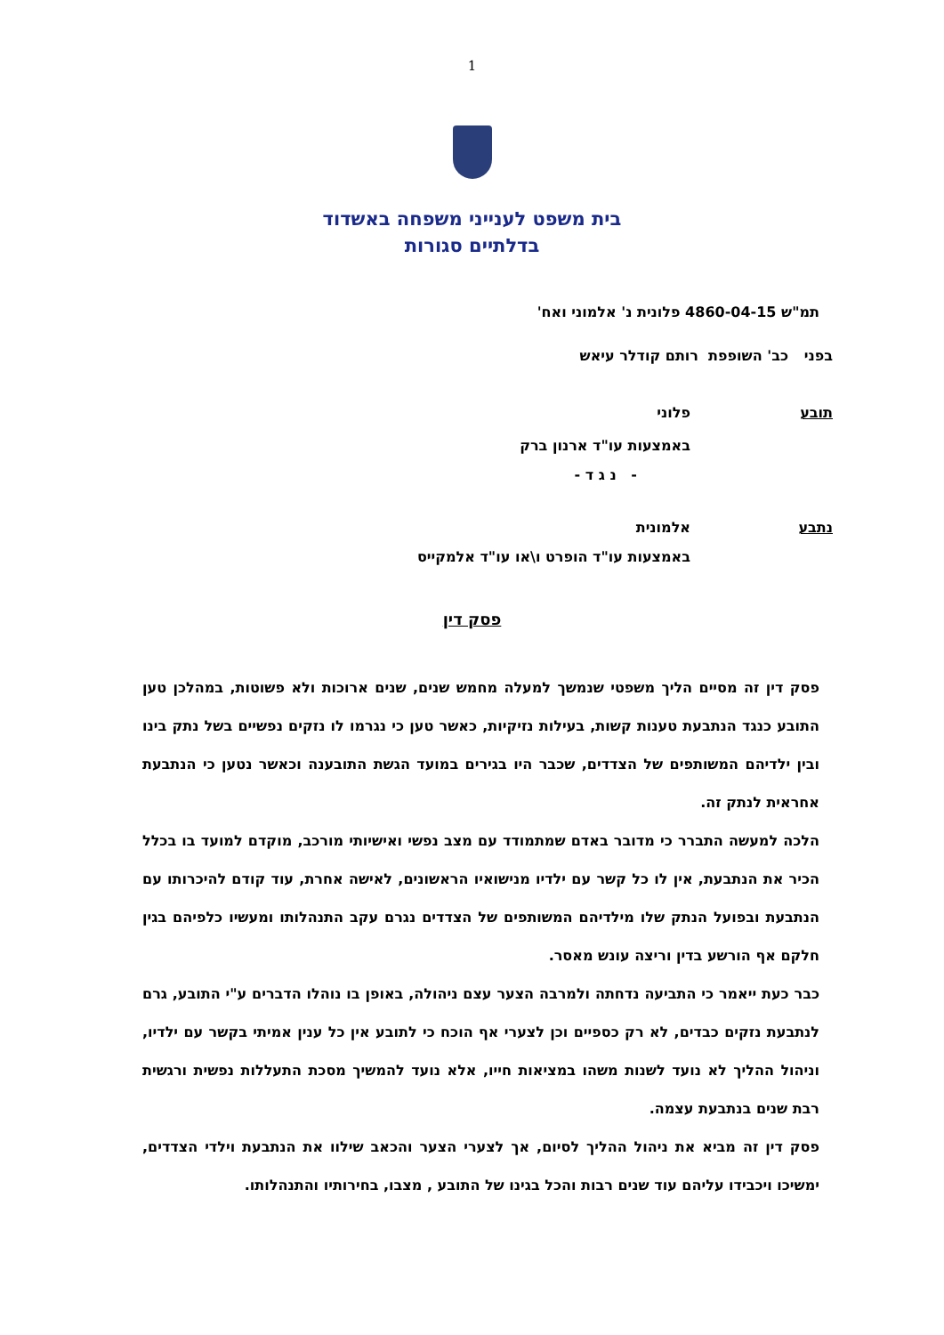1
בית משפט לענייני משפחה באשדוד
בדלתיים סגורות
תמ"ש 4860-04-15 פלונית נ' אלמוני ואח'
בפני כב' השופפת רותם קודלר עיאש
תובע פלוני
באמצעות עו"ד ארנון ברק
- נ ג ד -
נתבע אלמונית
באמצעות עו"ד הופרט ו\או עו"ד אלמקייס
פסק דין
פסק דין זה מסיים הליך משפטי שנמשך למעלה מחמש שנים, שנים ארוכות ולא פשוטות, במהלכן טען התובע כנגד הנתבעת טענות קשות, בעילות נזיקיות, כאשר טען כי נגרמו לו נזקים נפשיים בשל נתק בינו ובין ילדיהם המשותפים של הצדדים, שכבר היו בגירים במועד הגשת התובענה וכאשר נטען כי הנתבעת אחראית לנתק זה.
הלכה למעשה התברר כי מדובר באדם שמתמודד עם מצב נפשי ואישיותי מורכב, מוקדם למועד בו בכלל הכיר את הנתבעת, אין לו כל קשר עם ילדיו מנישואיו הראשונים, לאישה אחרת, עוד קודם להיכרותו עם הנתבעת ובפועל הנתק שלו מילדיהם המשותפים של הצדדים נגרם עקב התנהלותו ומעשיו כלפיהם בגין חלקם אף הורשע בדין וריצה עונש מאסר.
כבר כעת ייאמר כי התביעה נדחתה ולמרבה הצער עצם ניהולה, באופן בו נוהלו הדברים ע"י התובע, גרם לנתבעת נזקים כבדים, לא רק כספיים וכן לצערי אף הוכח כי לתובע אין כל ענין אמיתי בקשר עם ילדיו, וניהול ההליך לא נועד לשנות משהו במציאות חייו, אלא נועד להמשיך מסכת התעללות נפשית ורגשית רבת שנים בנתבעת עצמה.
פסק דין זה מביא את ניהול ההליך לסיום, אך לצערי הצער והכאב שילוו את הנתבעת וילדי הצדדים, ימשיכו ויכבידו עליהם עוד שנים רבות והכל בגינו של התובע , מצבו, בחירותיו והתנהלותו.